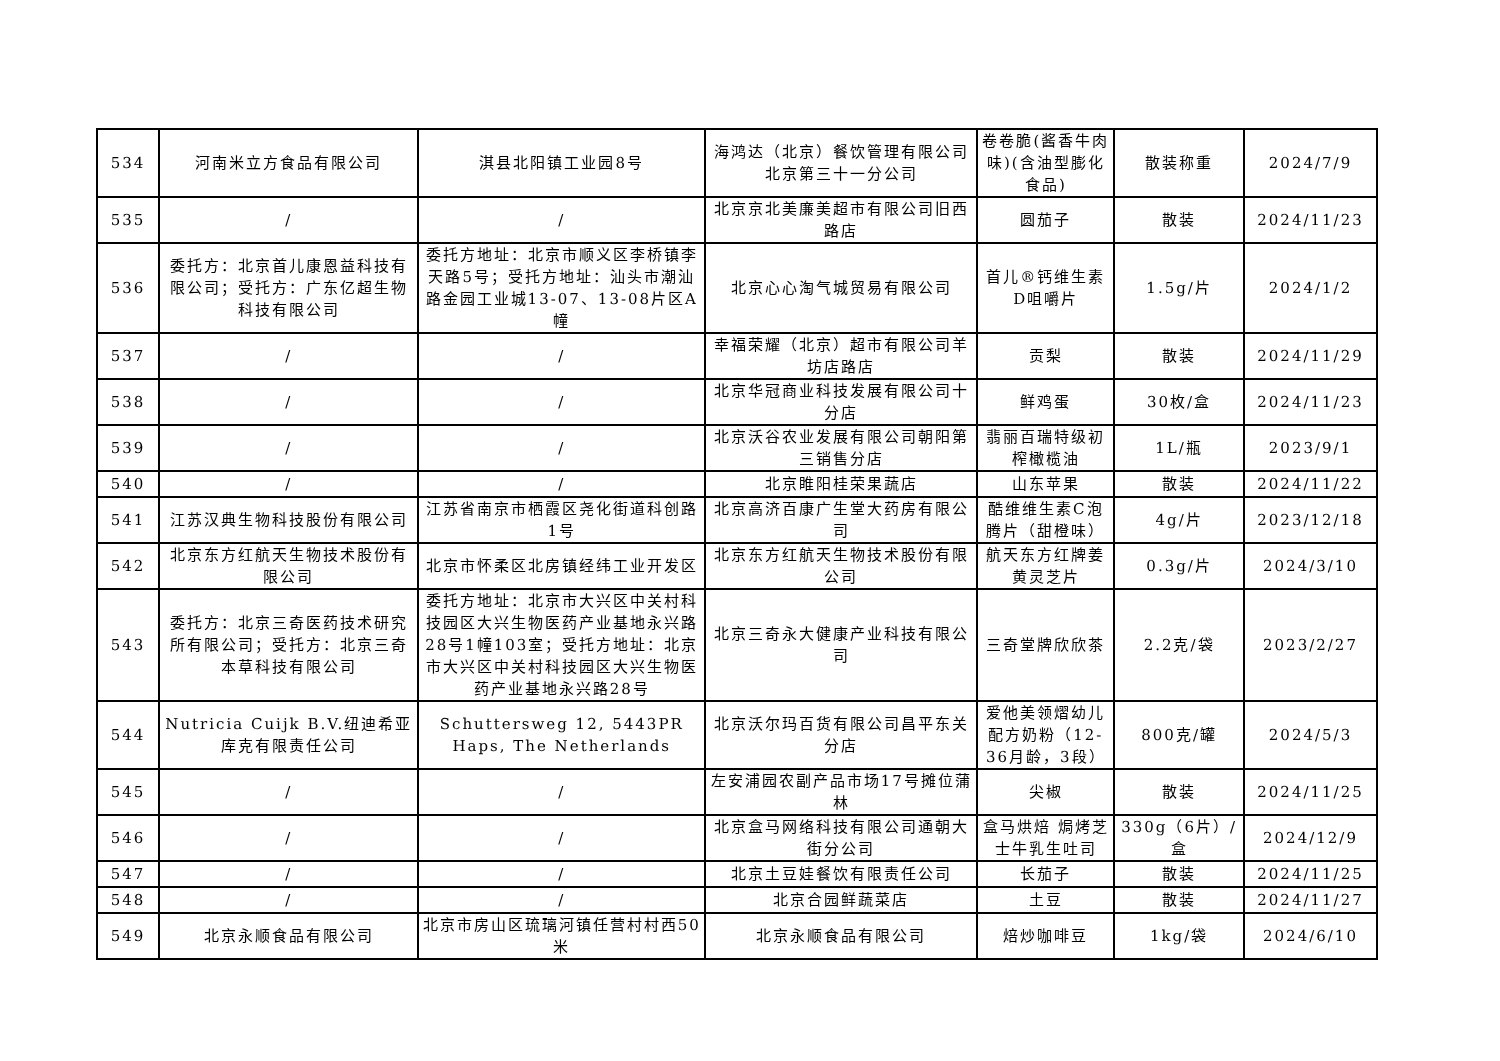| 534 | 河南米立方食品有限公司 | 淇县北阳镇工业园8号 | 海鸿达（北京）餐饮管理有限公司北京第三十一分公司 | 卷卷脆(酱香牛肉味)(含油型膨化食品) | 散装称重 | 2024/7/9 |
| 535 | / | / | 北京京北美廉美超市有限公司旧西路店 | 圆茄子 | 散装 | 2024/11/23 |
| 536 | 委托方：北京首儿康恩益科技有限公司；受托方：广东亿超生物科技有限公司 | 委托方地址：北京市顺义区李桥镇李天路5号；受托方地址：汕头市潮汕路金园工业城13-07、13-08片区A幢 | 北京心心淘气城贸易有限公司 | 首儿®钙维生素D咀嚼片 | 1.5g/片 | 2024/1/2 |
| 537 | / | / | 幸福荣耀（北京）超市有限公司羊坊店路店 | 贡梨 | 散装 | 2024/11/29 |
| 538 | / | / | 北京华冠商业科技发展有限公司十分店 | 鲜鸡蛋 | 30枚/盒 | 2024/11/23 |
| 539 | / | / | 北京沃谷农业发展有限公司朝阳第三销售分店 | 翡丽百瑞特级初榨橄榄油 | 1L/瓶 | 2023/9/1 |
| 540 | / | / | 北京睢阳桂荣果蔬店 | 山东苹果 | 散装 | 2024/11/22 |
| 541 | 江苏汉典生物科技股份有限公司 | 江苏省南京市栖霞区尧化街道科创路1号 | 北京高济百康广生堂大药房有限公司 | 酷维维生素C泡腾片（甜橙味） | 4g/片 | 2023/12/18 |
| 542 | 北京东方红航天生物技术股份有限公司 | 北京市怀柔区北房镇经纬工业开发区 | 北京东方红航天生物技术股份有限公司 | 航天东方红牌姜黄灵芝片 | 0.3g/片 | 2024/3/10 |
| 543 | 委托方：北京三奇医药技术研究所有限公司；受托方：北京三奇本草科技有限公司 | 委托方地址：北京市大兴区中关村科技园区大兴生物医药产业基地永兴路28号1幢103室；受托方地址：北京市大兴区中关村科技园区大兴生物医药产业基地永兴路28号 | 北京三奇永大健康产业科技有限公司 | 三奇堂牌欣欣茶 | 2.2克/袋 | 2023/2/27 |
| 544 | Nutricia Cuijk B.V.纽迪希亚库克有限责任公司 | Schuttersweg 12, 5443PR Haps, The Netherlands | 北京沃尔玛百货有限公司昌平东关分店 | 爱他美领熠幼儿配方奶粉（12-36月龄，3段） | 800克/罐 | 2024/5/3 |
| 545 | / | / | 左安浦园农副产品市场17号摊位蒲林 | 尖椒 | 散装 | 2024/11/25 |
| 546 | / | / | 北京盒马网络科技有限公司通朝大街分公司 | 盒马烘焙 焗烤芝士牛乳生吐司 | 330g（6片）/盒 | 2024/12/9 |
| 547 | / | / | 北京土豆娃餐饮有限责任公司 | 长茄子 | 散装 | 2024/11/25 |
| 548 | / | / | 北京合园鲜蔬菜店 | 土豆 | 散装 | 2024/11/27 |
| 549 | 北京永顺食品有限公司 | 北京市房山区琉璃河镇任营村村西50米 | 北京永顺食品有限公司 | 焙炒咖啡豆 | 1kg/袋 | 2024/6/10 |